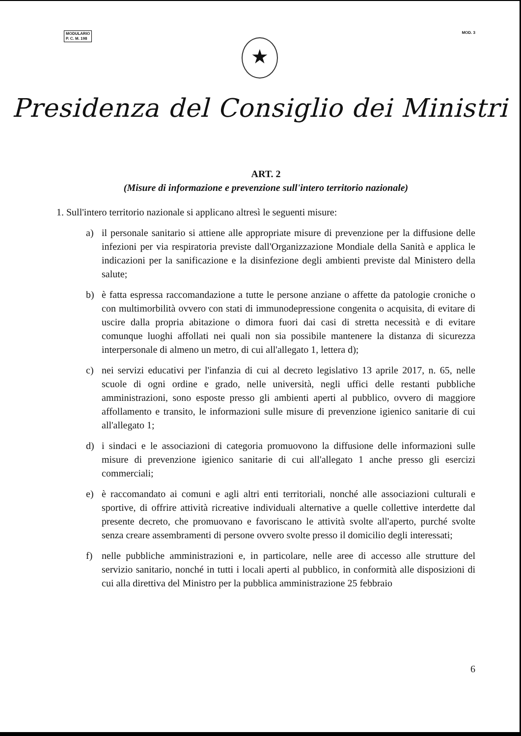MODULARIO
P. C. M. 198
MOD. 3
★
Presidenza del Consiglio dei Ministri
ART. 2
(Misure di informazione e prevenzione sull'intero territorio nazionale)
1. Sull'intero territorio nazionale si applicano altresì le seguenti misure:
a) il personale sanitario si attiene alle appropriate misure di prevenzione per la diffusione delle infezioni per via respiratoria previste dall'Organizzazione Mondiale della Sanità e applica le indicazioni per la sanificazione e la disinfezione degli ambienti previste dal Ministero della salute;
b) è fatta espressa raccomandazione a tutte le persone anziane o affette da patologie croniche o con multimorbilità ovvero con stati di immunodepressione congenita o acquisita, di evitare di uscire dalla propria abitazione o dimora fuori dai casi di stretta necessità e di evitare comunque luoghi affollati nei quali non sia possibile mantenere la distanza di sicurezza interpersonale di almeno un metro, di cui all'allegato 1, lettera d);
c) nei servizi educativi per l'infanzia di cui al decreto legislativo 13 aprile 2017, n. 65, nelle scuole di ogni ordine e grado, nelle università, negli uffici delle restanti pubbliche amministrazioni, sono esposte presso gli ambienti aperti al pubblico, ovvero di maggiore affollamento e transito, le informazioni sulle misure di prevenzione igienico sanitarie di cui all'allegato 1;
d) i sindaci e le associazioni di categoria promuovono la diffusione delle informazioni sulle misure di prevenzione igienico sanitarie di cui all'allegato 1 anche presso gli esercizi commerciali;
e) è raccomandato ai comuni e agli altri enti territoriali, nonché alle associazioni culturali e sportive, di offrire attività ricreative individuali alternative a quelle collettive interdette dal presente decreto, che promuovano e favoriscano le attività svolte all'aperto, purché svolte senza creare assembramenti di persone ovvero svolte presso il domicilio degli interessati;
f) nelle pubbliche amministrazioni e, in particolare, nelle aree di accesso alle strutture del servizio sanitario, nonché in tutti i locali aperti al pubblico, in conformità alle disposizioni di cui alla direttiva del Ministro per la pubblica amministrazione 25 febbraio
6